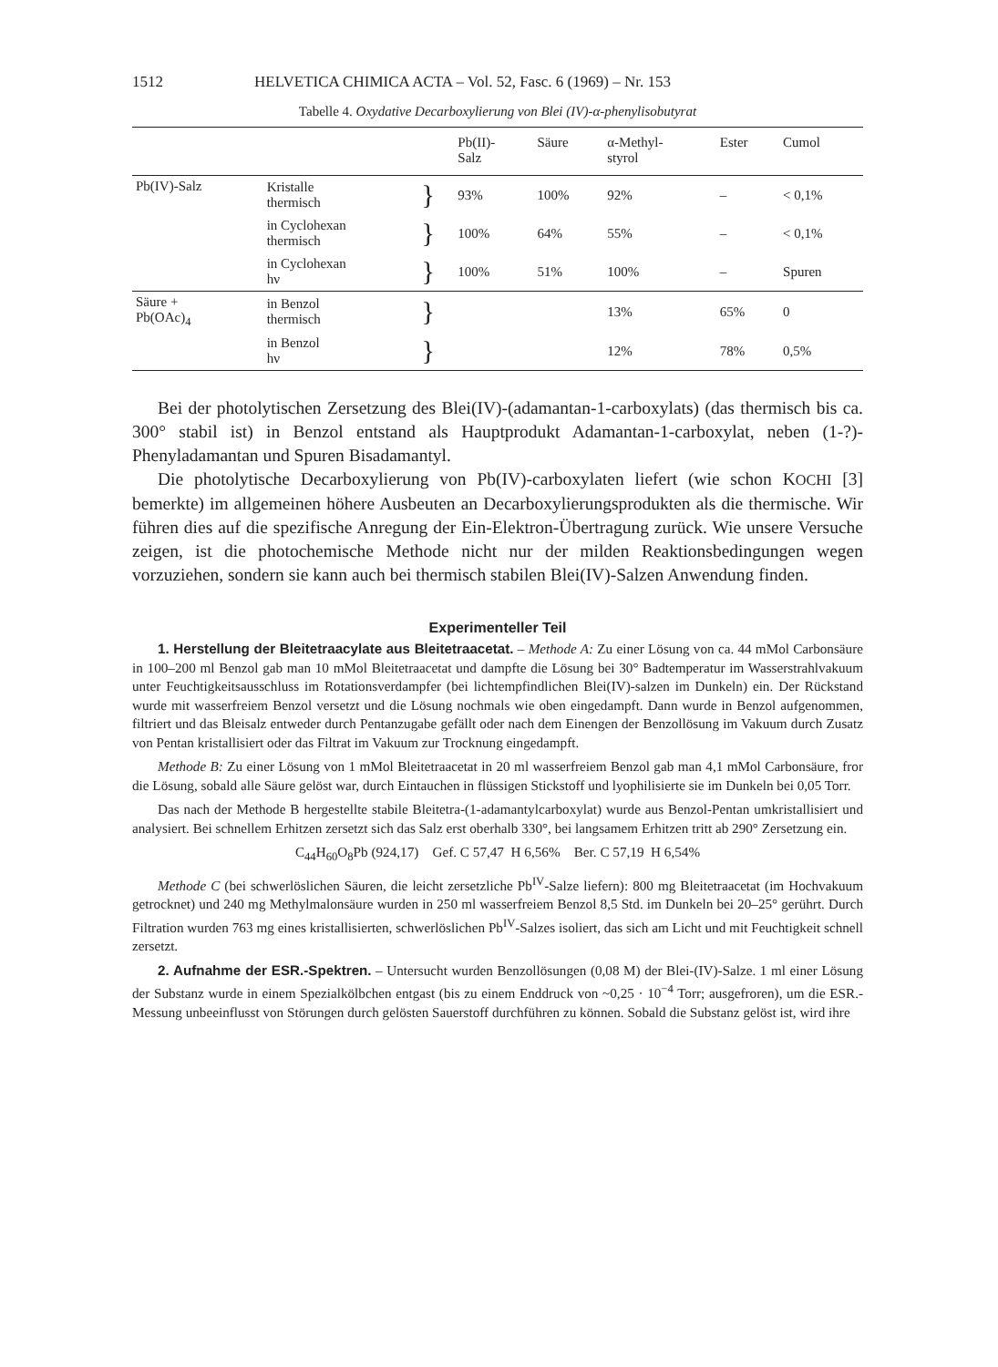1512 HELVETICA CHIMICA ACTA – Vol. 52, Fasc. 6 (1969) – Nr. 153
Tabelle 4. Oxydative Decarboxylierung von Blei (IV)-α-phenylisobutyrat
| | | | Pb(II)- Salz | Säure | α-Methyl- styrol | Ester | Cumol |
| --- | --- | --- | --- | --- | --- | --- | --- |
| Pb(IV)-Salz | Kristalle thermisch | } | 93% | 100% | 92% | – | < 0,1% |
| | in Cyclohexan thermisch | } | 100% | 64% | 55% | – | < 0,1% |
| | in Cyclohexan hν | } | 100% | 51% | 100% | – | Spuren |
| Säure + Pb(OAc)<sub>4</sub> | in Benzol thermisch | } | | | 13% | 65% | 0 |
| | in Benzol hν | } | | | 12% | 78% | 0,5% |
Bei der photolytischen Zersetzung des Blei(IV)-(adamantan-1-carboxylats) (das thermisch bis ca. 300° stabil ist) in Benzol entstand als Hauptprodukt Adamantan-1-carboxylat, neben (1-?)-Phenyladamantan und Spuren Bisadamantyl.
Die photolytische Decarboxylierung von Pb(IV)-carboxylaten liefert (wie schon KOCHI [3] bemerkte) im allgemeinen höhere Ausbeuten an Decarboxylierungsprodukten als die thermische. Wir führen dies auf die spezifische Anregung der Ein-Elektron-Übertragung zurück. Wie unsere Versuche zeigen, ist die photochemische Methode nicht nur der milden Reaktionsbedingungen wegen vorzuziehen, sondern sie kann auch bei thermisch stabilen Blei(IV)-Salzen Anwendung finden.
Experimenteller Teil
1. Herstellung der Bleitetraacylate aus Bleitetraacetat. – Methode A: Zu einer Lösung von ca. 44 mMol Carbonsäure in 100–200 ml Benzol gab man 10 mMol Bleitetraacetat und dampfte die Lösung bei 30° Badtemperatur im Wasserstrahlvakuum unter Feuchtigkeitsausschluss im Rotationsverdampfer (bei lichtempfindlichen Blei(IV)-salzen im Dunkeln) ein. Der Rückstand wurde mit wasserfreiem Benzol versetzt und die Lösung nochmals wie oben eingedampft. Dann wurde in Benzol aufgenommen, filtriert und das Bleisalz entweder durch Pentanzugabe gefällt oder nach dem Einengen der Benzollösung im Vakuum durch Zusatz von Pentan kristallisiert oder das Filtrat im Vakuum zur Trocknung eingedampft.
Methode B: Zu einer Lösung von 1 mMol Bleitetraacetat in 20 ml wasserfreiem Benzol gab man 4,1 mMol Carbonsäure, fror die Lösung, sobald alle Säure gelöst war, durch Eintauchen in flüssigen Stickstoff und lyophilisierte sie im Dunkeln bei 0,05 Torr.
Das nach der Methode B hergestellte stabile Bleitetra-(1-adamantylcarboxylat) wurde aus Benzol-Pentan umkristallisiert und analysiert. Bei schnellem Erhitzen zersetzt sich das Salz erst oberhalb 330°, bei langsamem Erhitzen tritt ab 290° Zersetzung ein.
C<sub>44</sub>H<sub>60</sub>O<sub>8</sub>Pb (924,17) Gef. C 57,47 H 6,56% Ber. C 57,19 H 6,54%
Methode C (bei schwerlöslichen Säuren, die leicht zersetzliche Pb<sup>IV</sup>-Salze liefern): 800 mg Bleitetraacetat (im Hochvakuum getrocknet) und 240 mg Methylmalonsäure wurden in 250 ml wasserfreiem Benzol 8,5 Std. im Dunkeln bei 20–25° gerührt. Durch Filtration wurden 763 mg eines kristallisierten, schwerlöslichen Pb<sup>IV</sup>-Salzes isoliert, das sich am Licht und mit Feuchtigkeit schnell zersetzt.
2. Aufnahme der ESR.-Spektren. – Untersucht wurden Benzollösungen (0,08 M) der Blei-(IV)-Salze. 1 ml einer Lösung der Substanz wurde in einem Spezialkölbchen entgast (bis zu einem Enddruck von ~0,25 · 10<sup>−4</sup> Torr; ausgefroren), um die ESR.-Messung unbeeinflusst von Störungen durch gelösten Sauerstoff durchführen zu können. Sobald die Substanz gelöst ist, wird ihre